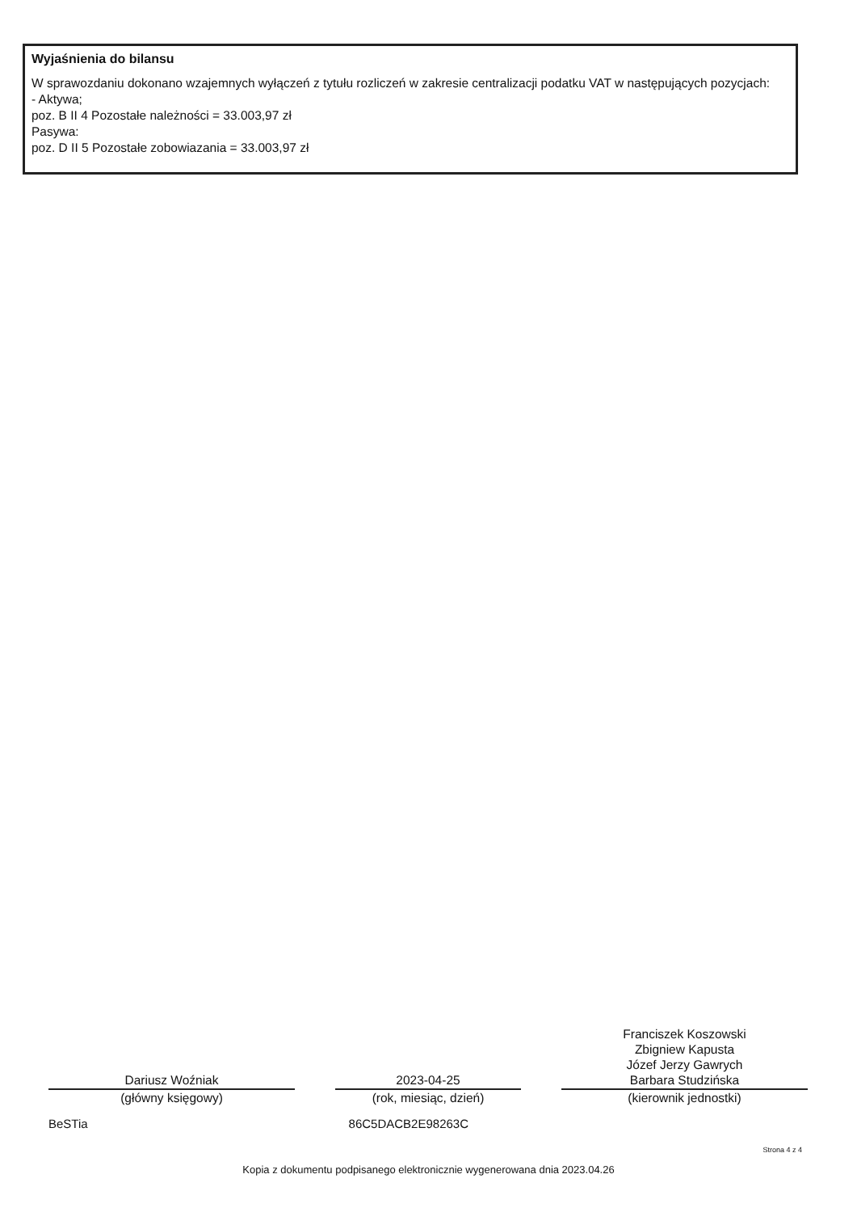Wyjaśnienia do bilansu
W sprawozdaniu dokonano wzajemnych wyłączeń z tytułu rozliczeń w zakresie centralizacji podatku VAT w następujących pozycjach:
- Aktywa;
poz. B II 4 Pozostałe należności = 33.003,97 zł
Pasywa:
poz. D II 5 Pozostałe zobowiazania = 33.003,97 zł
Dariusz Woźniak
(główny księgowy)
2023-04-25
(rok, miesiąc, dzień)
Franciszek Koszowski
Zbigniew Kapusta
Józef Jerzy Gawrych
Barbara Studzińska
(kierownik jednostki)
BeSTia 86C5DACB2E98263C
Strona 4 z 4
Kopia z dokumentu podpisanego elektronicznie wygenerowana dnia 2023.04.26